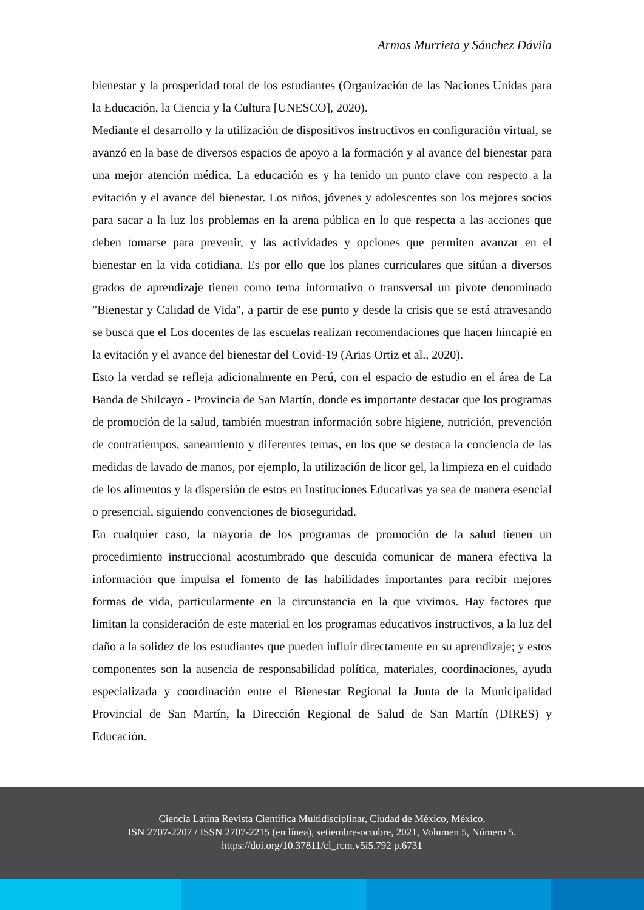Armas Murrieta y Sánchez Dávila
bienestar y la prosperidad total de los estudiantes (Organización de las Naciones Unidas para la Educación, la Ciencia y la Cultura [UNESCO], 2020).
Mediante el desarrollo y la utilización de dispositivos instructivos en configuración virtual, se avanzó en la base de diversos espacios de apoyo a la formación y al avance del bienestar para una mejor atención médica. La educación es y ha tenido un punto clave con respecto a la evitación y el avance del bienestar. Los niños, jóvenes y adolescentes son los mejores socios para sacar a la luz los problemas en la arena pública en lo que respecta a las acciones que deben tomarse para prevenir, y las actividades y opciones que permiten avanzar en el bienestar en la vida cotidiana. Es por ello que los planes curriculares que sitúan a diversos grados de aprendizaje tienen como tema informativo o transversal un pivote denominado "Bienestar y Calidad de Vida", a partir de ese punto y desde la crisis que se está atravesando se busca que el Los docentes de las escuelas realizan recomendaciones que hacen hincapié en la evitación y el avance del bienestar del Covid-19 (Arias Ortiz et al., 2020).
Esto la verdad se refleja adicionalmente en Perú, con el espacio de estudio en el área de La Banda de Shilcayo - Provincia de San Martín, donde es importante destacar que los programas de promoción de la salud, también muestran información sobre higiene, nutrición, prevención de contratiempos, saneamiento y diferentes temas, en los que se destaca la conciencia de las medidas de lavado de manos, por ejemplo, la utilización de licor gel, la limpieza en el cuidado de los alimentos y la dispersión de estos en Instituciones Educativas ya sea de manera esencial o presencial, siguiendo convenciones de bioseguridad.
En cualquier caso, la mayoría de los programas de promoción de la salud tienen un procedimiento instruccional acostumbrado que descuida comunicar de manera efectiva la información que impulsa el fomento de las habilidades importantes para recibir mejores formas de vida, particularmente en la circunstancia en la que vivimos. Hay factores que limitan la consideración de este material en los programas educativos instructivos, a la luz del daño a la solidez de los estudiantes que pueden influir directamente en su aprendizaje; y estos componentes son la ausencia de responsabilidad política, materiales, coordinaciones, ayuda especializada y coordinación entre el Bienestar Regional la Junta de la Municipalidad Provincial de San Martín, la Dirección Regional de Salud de San Martín (DIRES) y Educación.
Ciencia Latina Revista Científica Multidisciplinar, Ciudad de México, México.
ISN 2707-2207 / ISSN 2707-2215 (en línea), setiembre-octubre, 2021, Volumen 5, Número 5.
https://doi.org/10.37811/cl_rcm.v5i5.792 p.6731